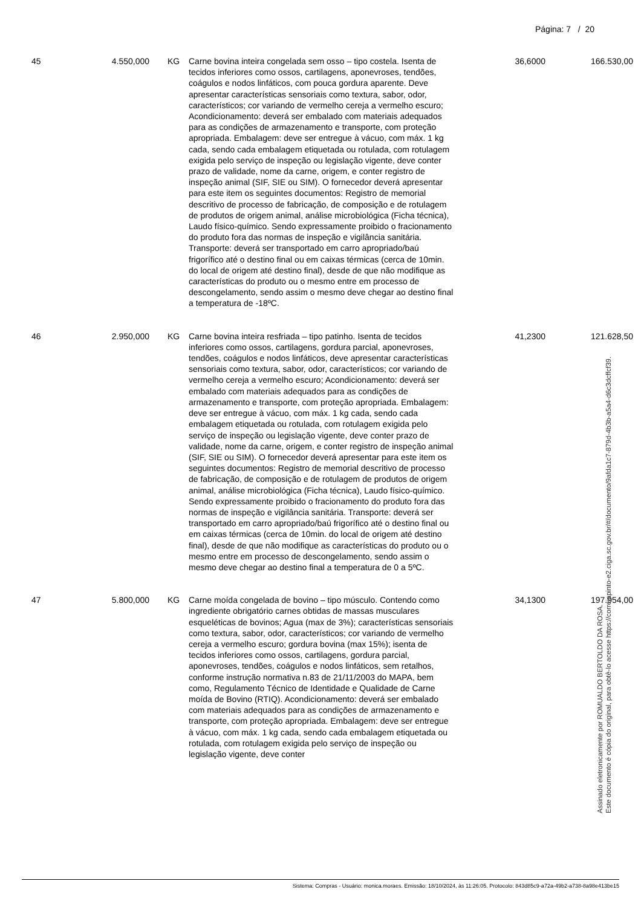Página: 7 / 20
| 45 | 4.550,000 | KG | Carne bovina inteira congelada sem osso – tipo costela. Isenta de tecidos inferiores como ossos, cartilagens, aponevroses, tendões, coágulos e nodos linfáticos, com pouca gordura aparente. Deve apresentar características sensoriais como textura, sabor, odor, característicos; cor variando de vermelho cereja a vermelho escuro; Acondicionamento: deverá ser embalado com materiais adequados para as condições de armazenamento e transporte, com proteção apropriada. Embalagem: deve ser entregue à vácuo, com máx. 1 kg cada, sendo cada embalagem etiquetada ou rotulada, com rotulagem exigida pelo serviço de inspeção ou legislação vigente, deve conter prazo de validade, nome da carne, origem, e conter registro de inspeção animal (SIF, SIE ou SIM). O fornecedor deverá apresentar para este item os seguintes documentos: Registro de memorial descritivo de processo de fabricação, de composição e de rotulagem de produtos de origem animal, análise microbiológica (Ficha técnica), Laudo físico-químico. Sendo expressamente proibido o fracionamento do produto fora das normas de inspeção e vigilância sanitária. Transporte: deverá ser transportado em carro apropriado/baú frigorífico até o destino final ou em caixas térmicas (cerca de 10min. do local de origem até destino final), desde de que não modifique as características do produto ou o mesmo entre em processo de descongelamento, sendo assim o mesmo deve chegar ao destino final a temperatura de -18ºC. | 36,6000 | 166.530,00 |
| 46 | 2.950,000 | KG | Carne bovina inteira resfriada – tipo patinho. Isenta de tecidos inferiores como ossos, cartilagens, gordura parcial, aponevroses, tendões, coágulos e nodos linfáticos, deve apresentar características sensoriais como textura, sabor, odor, característicos; cor variando de vermelho cereja a vermelho escuro; Acondicionamento: deverá ser embalado com materiais adequados para as condições de armazenamento e transporte, com proteção apropriada. Embalagem: deve ser entregue à vácuo, com máx. 1 kg cada, sendo cada embalagem etiquetada ou rotulada, com rotulagem exigida pelo serviço de inspeção ou legislação vigente, deve conter prazo de validade, nome da carne, origem, e conter registro de inspeção animal (SIF, SIE ou SIM). O fornecedor deverá apresentar para este item os seguintes documentos: Registro de memorial descritivo de processo de fabricação, de composição e de rotulagem de produtos de origem animal, análise microbiológica (Ficha técnica), Laudo físico-químico. Sendo expressamente proibido o fracionamento do produto fora das normas de inspeção e vigilância sanitária. Transporte: deverá ser transportado em carro apropriado/baú frigorífico até o destino final ou em caixas térmicas (cerca de 10min. do local de origem até destino final), desde de que não modifique as características do produto ou o mesmo entre em processo de descongelamento, sendo assim o mesmo deve chegar ao destino final a temperatura de 0 a 5ºC. | 41,2300 | 121.628,50 |
| 47 | 5.800,000 | KG | Carne moída congelada de bovino – tipo músculo. Contendo como ingrediente obrigatório carnes obtidas de massas musculares esqueléticas de bovinos; Agua (max de 3%); características sensoriais como textura, sabor, odor, característicos; cor variando de vermelho cereja a vermelho escuro; gordura bovina (max 15%); isenta de tecidos inferiores como ossos, cartilagens, gordura parcial, aponevroses, tendões, coágulos e nodos linfáticos, sem retalhos, conforme instrução normativa n.83 de 21/11/2003 do MAPA, bem como, Regulamento Técnico de Identidade e Qualidade de Carne moída de Bovino (RTIQ). Acondicionamento: deverá ser embalado com materiais adequados para as condições de armazenamento e transporte, com proteção apropriada. Embalagem: deve ser entregue à vácuo, com máx. 1 kg cada, sendo cada embalagem etiquetada ou rotulada, com rotulagem exigida pelo serviço de inspeção ou legislação vigente, deve conter | 34,1300 | 197.954,00 |
Sistema: Compras - Usuário: monica.moraes. Emissão: 18/10/2024, às 11:26:05. Protocolo: 843d85c9-a72a-49b2-a738-8a98e413be15
Assinado eletronicamente por ROMUALDO BERTOLDO DA ROSA.
Este documento é cópia do original, para obtê-lo acesse https://correiapinto-e2.ciga.sc.gov.br/#/documento/9afda1c7-879d-4b3b-a5a4-d6c3dcffcf39.